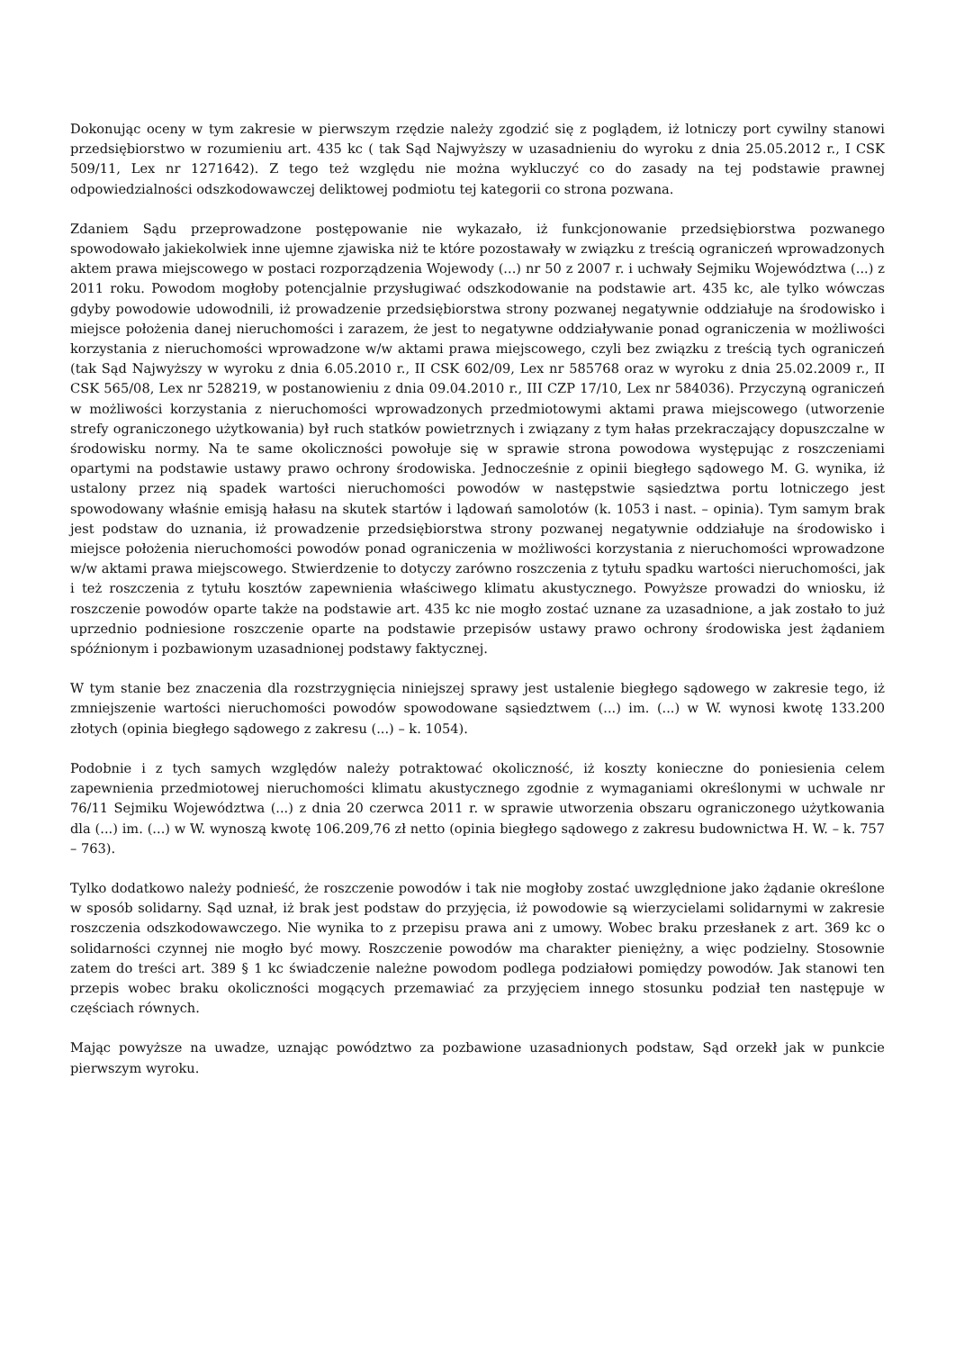Dokonując oceny w tym zakresie w pierwszym rzędzie należy zgodzić się z poglądem, iż lotniczy port cywilny stanowi przedsiębiorstwo w rozumieniu art. 435 kc ( tak Sąd Najwyższy w uzasadnieniu do wyroku z dnia 25.05.2012 r., I CSK 509/11, Lex nr 1271642). Z tego też względu nie można wykluczyć co do zasady na tej podstawie prawnej odpowiedzialności odszkodowawczej deliktowej podmiotu tej kategorii co strona pozwana.
Zdaniem Sądu przeprowadzone postępowanie nie wykazało, iż funkcjonowanie przedsiębiorstwa pozwanego spowodowało jakiekolwiek inne ujemne zjawiska niż te które pozostawały w związku z treścią ograniczeń wprowadzonych aktem prawa miejscowego w postaci rozporządzenia Wojewody (...) nr 50 z 2007 r. i uchwały Sejmiku Województwa (...) z 2011 roku. Powodom mogłoby potencjalnie przysługiwać odszkodowanie na podstawie art. 435 kc, ale tylko wówczas gdyby powodowie udowodnili, iż prowadzenie przedsiębiorstwa strony pozwanej negatywnie oddziałuje na środowisko i miejsce położenia danej nieruchomości i zarazem, że jest to negatywne oddziaływanie ponad ograniczenia w możliwości korzystania z nieruchomości wprowadzone w/w aktami prawa miejscowego, czyli bez związku z treścią tych ograniczeń (tak Sąd Najwyższy w wyroku z dnia 6.05.2010 r., II CSK 602/09, Lex nr 585768 oraz w wyroku z dnia 25.02.2009 r., II CSK 565/08, Lex nr 528219, w postanowieniu z dnia 09.04.2010 r., III CZP 17/10, Lex nr 584036). Przyczyną ograniczeń w możliwości korzystania z nieruchomości wprowadzonych przedmiotowymi aktami prawa miejscowego (utworzenie strefy ograniczonego użytkowania) był ruch statków powietrznych i związany z tym hałas przekraczający dopuszczalne w środowisku normy. Na te same okoliczności powołuje się w sprawie strona powodowa występując z roszczeniami opartymi na podstawie ustawy prawo ochrony środowiska. Jednocześnie z opinii biegłego sądowego M. G. wynika, iż ustalony przez nią spadek wartości nieruchomości powodów w następstwie sąsiedztwa portu lotniczego jest spowodowany właśnie emisją hałasu na skutek startów i lądowań samolotów (k. 1053 i nast. – opinia). Tym samym brak jest podstaw do uznania, iż prowadzenie przedsiębiorstwa strony pozwanej negatywnie oddziałuje na środowisko i miejsce położenia nieruchomości powodów ponad ograniczenia w możliwości korzystania z nieruchomości wprowadzone w/w aktami prawa miejscowego. Stwierdzenie to dotyczy zarówno roszczenia z tytułu spadku wartości nieruchomości, jak i też roszczenia z tytułu kosztów zapewnienia właściwego klimatu akustycznego. Powyższe prowadzi do wniosku, iż roszczenie powodów oparte także na podstawie art. 435 kc nie mogło zostać uznane za uzasadnione, a jak zostało to już uprzednio podniesione roszczenie oparte na podstawie przepisów ustawy prawo ochrony środowiska jest żądaniem spóźnionym i pozbawionym uzasadnionej podstawy faktycznej.
W tym stanie bez znaczenia dla rozstrzygnięcia niniejszej sprawy jest ustalenie biegłego sądowego w zakresie tego, iż zmniejszenie wartości nieruchomości powodów spowodowane sąsiedztwem (...) im. (...) w W. wynosi kwotę 133.200 złotych (opinia biegłego sądowego z zakresu (...) – k. 1054).
Podobnie i z tych samych względów należy potraktować okoliczność, iż koszty konieczne do poniesienia celem zapewnienia przedmiotowej nieruchomości klimatu akustycznego zgodnie z wymaganiami określonymi w uchwale nr 76/11 Sejmiku Województwa (...) z dnia 20 czerwca 2011 r. w sprawie utworzenia obszaru ograniczonego użytkowania dla (...) im. (...) w W. wynoszą kwotę 106.209,76 zł netto (opinia biegłego sądowego z zakresu budownictwa H. W. – k. 757 – 763).
Tylko dodatkowo należy podnieść, że roszczenie powodów i tak nie mogłoby zostać uwzględnione jako żądanie określone w sposób solidarny. Sąd uznał, iż brak jest podstaw do przyjęcia, iż powodowie są wierzycielami solidarnymi w zakresie roszczenia odszkodowawczego. Nie wynika to z przepisu prawa ani z umowy. Wobec braku przesłanek z art. 369 kc o solidarności czynnej nie mogło być mowy. Roszczenie powodów ma charakter pieniężny, a więc podzielny. Stosownie zatem do treści art. 389 § 1 kc świadczenie należne powodom podlega podziałowi pomiędzy powodów. Jak stanowi ten przepis wobec braku okoliczności mogących przemawiać za przyjęciem innego stosunku podział ten następuje w częściach równych.
Mając powyższe na uwadze, uznając powództwo za pozbawione uzasadnionych podstaw, Sąd orzekł jak w punkcie pierwszym wyroku.